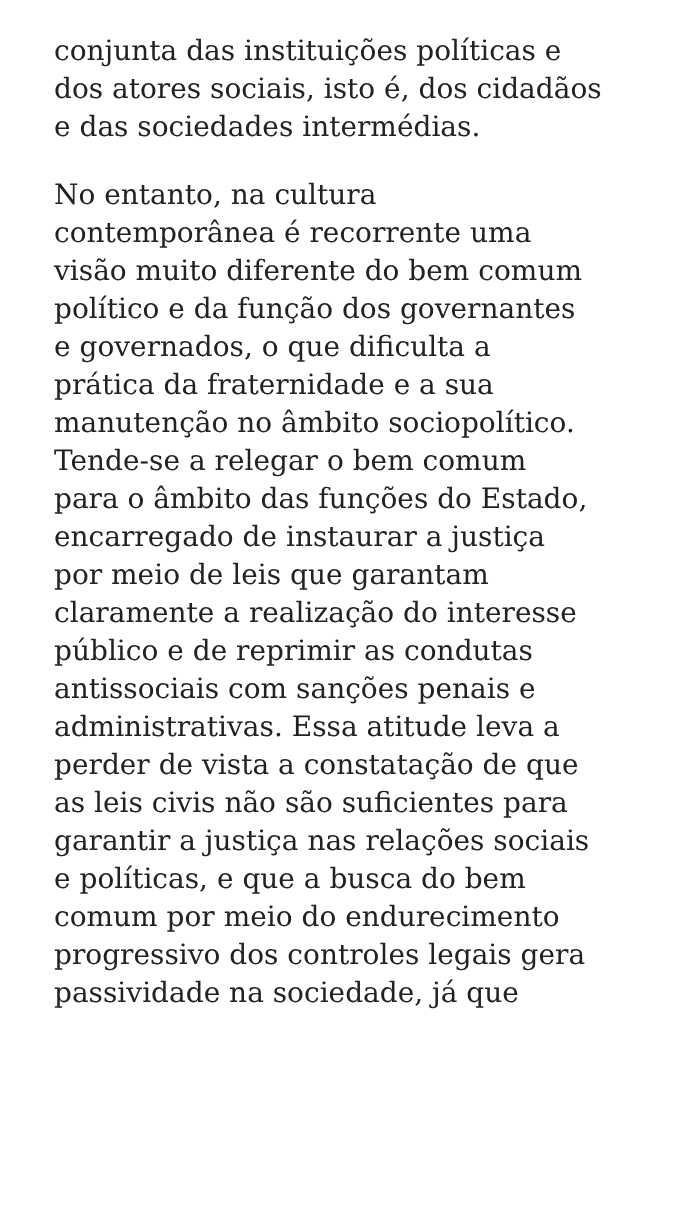conjunta das instituições políticas e
dos atores sociais, isto é, dos cidadãos
e das sociedades intermédias.
No entanto, na cultura
contemporânea é recorrente uma
visão muito diferente do bem comum
político e da função dos governantes
e governados, o que dificulta a
prática da fraternidade e a sua
manutenção no âmbito sociopolítico.
Tende-se a relegar o bem comum
para o âmbito das funções do Estado,
encarregado de instaurar a justiça
por meio de leis que garantam
claramente a realização do interesse
público e de reprimir as condutas
antissociais com sanções penais e
administrativas. Essa atitude leva a
perder de vista a constatação de que
as leis civis não são suficientes para
garantir a justiça nas relações sociais
e políticas, e que a busca do bem
comum por meio do endurecimento
progressivo dos controles legais gera
passividade na sociedade, já que